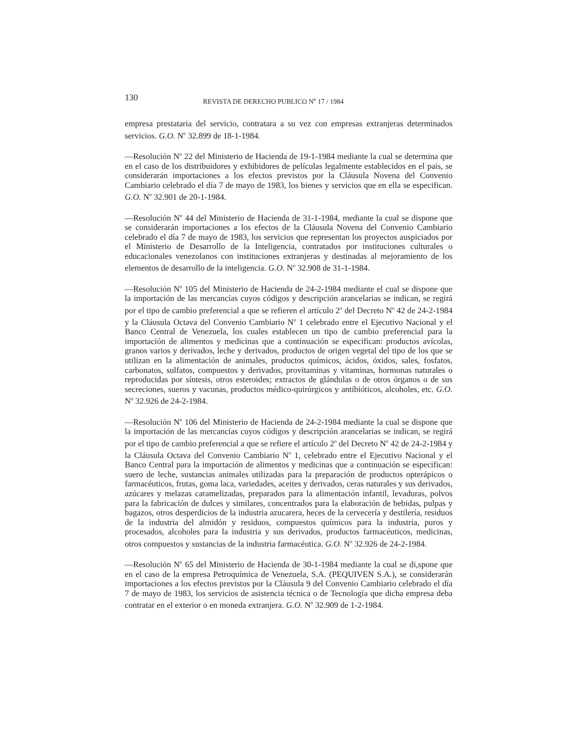130 REVISTA DE DERECHO PUBLICO N<sup>o</sup> 17 / 1984
empresa prestataria del servicio, contratara a su vez con empresas extranjeras determinados servicios. G.O. N<sup>o</sup> 32.899 de 18-1-1984.
—Resolución N<sup>o</sup> 22 del Ministerio de Hacienda de 19-1-1984 mediante la cual se determina que en el caso de los distribuidores y exhibidores de películas legalmente establecidos en el país, se considerarán importaciones a los efectos previstos por la Cláusula Novena del Convenio Cambiario celebrado el día 7 de mayo de 1983, los bienes y servicios que en ella se especifican. G.O. N<sup>o</sup> 32.901 de 20-1-1984.
—Resolución N<sup>o</sup> 44 del Ministerio de Hacienda de 31-1-1984, mediante la cual se dispone que se considerarán importaciones a los efectos de la Cláusula Novena del Convenio Cambiario celebrado el día 7 de mayo de 1983, los servicios que representan los proyectos auspiciados por el Ministerio de Desarrollo de la Inteligencia, contratados por instituciones culturales o educacionales venezolanos con instituciones extranjeras y destinadas al mejoramiento de los elementos de desarrollo de la inteligencia. G.O. N<sup>o</sup> 32.908 de 31-1-1984.
—Resolución N<sup>o</sup> 105 del Ministerio de Hacienda de 24-2-1984 mediante el cual se dispone que la importación de las mercancías cuyos códigos y descripción arancelarias se indican, se regirá por el tipo de cambio preferencial a que se refieren el artículo 2<sup>o</sup> del Decreto N<sup>o</sup> 42 de 24-2-1984 y la Cláusula Octava del Convenio Cambiario N<sup>o</sup> 1 celebrado entre el Ejecutivo Nacional y el Banco Central de Venezuela, los cuales establecen un tipo de cambio preferencial para la importación de alimentos y medicinas que a continuación se especifican: productos avícolas, granos varios y derivados, leche y derivados, productos de origen vegetal del tipo de los que se utilizan en la alimentación de animales, productos químicos, ácidos, óxidos, sales, fosfatos, carbonatos, sulfatos, compuestos y derivados, provitaminas y vitaminas, hormonas naturales o reproducidas por síntesis, otros esteroides; extractos de glándulas o de otros órganos o de sus secreciones, sueros y vacunas, productos médico-quirúrgicos y antibióticos, alcoholes, etc. G.O. N<sup>o</sup> 32.926 de 24-2-1984.
—Resolución N<sup>o</sup> 106 del Ministerio de Hacienda de 24-2-1984 mediante la cual se dispone que la importación de las mercancías cuyos códigos y descripción arancelarias se indican, se regirá por el tipo de cambio preferencial a que se refiere el artículo 2<sup>o</sup> del Decreto N<sup>o</sup> 42 de 24-2-1984 y la Cláusula Octava del Convenio Cambiario N<sup>o</sup> 1, celebrado entre el Ejecutivo Nacional y el Banco Central para la importación de alimentos y medicinas que a continuación se especifican: suero de leche, sustancias animales utilizadas para la preparación de productos opterápicos o farmacéuticos, frutas, goma laca, variedades, aceites y derivados, ceras naturales y sus derivados, azúcares y melazas caramelizadas, preparados para la alimentación infantil, levaduras, polvos para la fabricación de dulces y similares, concentrados para la elaboración de bebidas, pulpas y bagazos, otros desperdicios de la industria azucarera, heces de la cervecería y destilería, residuos de la industria del almidón y residuos, compuestos químicos para la industria, puros y procesados, alcoholes para la industria y sus derivados, productos farmacéuticos, medicinas, otros compuestos y sustancias de la industria farmacéutica. G.O. N<sup>o</sup> 32.926 de 24-2-1984.
—Resolución N<sup>o</sup> 65 del Ministerio de Hacienda de 30-1-1984 mediante la cual se di,spone que en el caso de la empresa Petroquímica de Venezuela, S.A. (PEQUIVEN S.A.), se considerarán importaciones a los efectos previstos por la Cláusula 9 del Convenio Cambiario celebrado el día 7 de mayo de 1983, los servicios de asistencia técnica o de Tecnología que dicha empresa deba contratar en el exterior o en moneda extranjera. G.O. N<sup>o</sup> 32.909 de 1-2-1984.